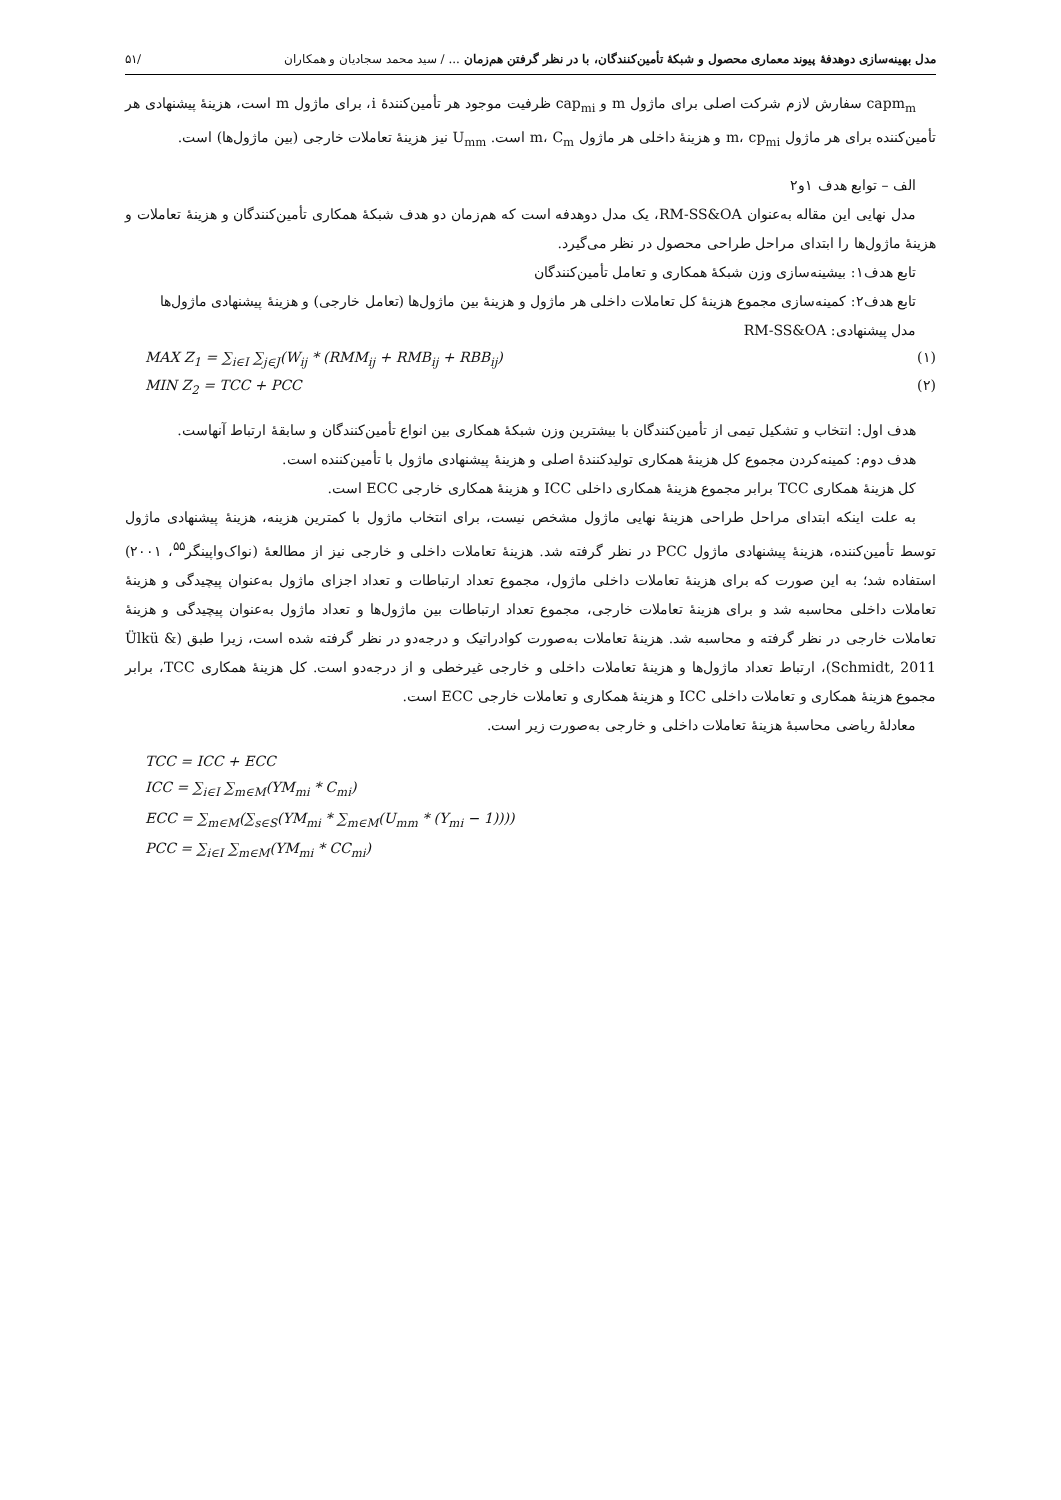مدل بهینه‌سازی دوهدفهٔ پیوند معماری محصول و شبکهٔ تأمین‌کنندگان، با در نظر گرفتن هم‌زمان ... / سید محمد سجادیان و همکاران /۵۱
capm<sub>m</sub> سفارش لازم شرکت اصلی برای ماژول m و cap<sub>mi</sub> ظرفیت موجود هر تأمین‌کنندهٔ i، برای ماژول m است، هزینهٔ پیشنهادی هر تأمین‌کننده برای هر ماژول m، cp<sub>mi</sub> و هزینهٔ داخلی هر ماژول m، C<sub>m</sub> است. U<sub>mm</sub> نیز هزینهٔ تعاملات خارجی (بین ماژول‌ها) است.
الف – توابع هدف ۱و۲
مدل نهایی این مقاله به‌عنوان RM-SS&OA، یک مدل دوهدفه است که هم‌زمان دو هدف شبکهٔ همکاری تأمین‌کنندگان و هزینهٔ تعاملات و هزینهٔ ماژول‌ها را ابتدای مراحل طراحی محصول در نظر می‌گیرد.
تابع هدف۱: بیشینه‌سازی وزن شبکهٔ همکاری و تعامل تأمین‌کنندگان
تابع هدف۲: کمینه‌سازی مجموع هزینهٔ کل تعاملات داخلی هر ماژول و هزینهٔ بین ماژول‌ها (تعامل خارجی) و هزینهٔ پیشنهادی ماژول‌ها
مدل پیشنهادی: RM-SS&OA
MAX Z<sub>1</sub> = ∑<sub>i∈I</sub> ∑<sub>j∈J</sub>(W<sub>ij</sub> * (RMM<sub>ij</sub> + RMB<sub>ij</sub> + RBB<sub>ij</sub>) (۱)
MIN Z<sub>2</sub> = TCC + PCC (۲)
هدف اول: انتخاب و تشکیل تیمی از تأمین‌کنندگان با بیشترین وزن شبکهٔ همکاری بین انواع تأمین‌کنندگان و سابقهٔ ارتباط آنهاست.
هدف دوم: کمینه‌کردن مجموع کل هزینهٔ همکاری تولیدکنندهٔ اصلی و هزینهٔ پیشنهادی ماژول با تأمین‌کننده است.
کل هزینهٔ همکاری TCC برابر مجموع هزینهٔ همکاری داخلی ICC و هزینهٔ همکاری خارجی ECC است.
به علت اینکه ابتدای مراحل طراحی هزینهٔ نهایی ماژول مشخص نیست، برای انتخاب ماژول با کمترین هزینه، هزینهٔ پیشنهادی ماژول توسط تأمین‌کننده، هزینهٔ پیشنهادی ماژول PCC در نظر گرفته شد. هزینهٔ تعاملات داخلی و خارجی نیز از مطالعهٔ (نواک‌واپینگر<sup>۵۵</sup>، ۲۰۰۱) استفاده شد؛ به این صورت که برای هزینهٔ تعاملات داخلی ماژول، مجموع تعداد ارتباطات و تعداد اجزای ماژول به‌عنوان پیچیدگی و هزینهٔ تعاملات داخلی محاسبه شد و برای هزینهٔ تعاملات خارجی، مجموع تعداد ارتباطات بین ماژول‌ها و تعداد ماژول به‌عنوان پیچیدگی و هزینهٔ تعاملات خارجی در نظر گرفته و محاسبه شد. هزینهٔ تعاملات به‌صورت کوادراتیک و درجه‌دو در نظر گرفته شده است، زیرا طبق (Ülkü & Schmidt, 2011)، ارتباط تعداد ماژول‌ها و هزینهٔ تعاملات داخلی و خارجی غیرخطی و از درجه‌دو است. کل هزینهٔ همکاری TCC، برابر مجموع هزینهٔ همکاری و تعاملات داخلی ICC و هزینهٔ همکاری و تعاملات خارجی ECC است.
معادلهٔ ریاضی محاسبهٔ هزینهٔ تعاملات داخلی و خارجی به‌صورت زیر است.
TCC = ICC + ECC
ICC = ∑<sub>i∈I</sub> ∑<sub>m∈M</sub>(YM<sub>mi</sub> * C<sub>mi</sub>)
ECC = ∑<sub>m∈M</sub>(∑<sub>s∈S</sub>(YM<sub>mi</sub> * ∑<sub>m∈M</sub>(U<sub>mm</sub> * (Y<sub>mi</sub> − 1))))
PCC = ∑<sub>i∈I</sub> ∑<sub>m∈M</sub>(YM<sub>mi</sub> * CC<sub>mi</sub>)